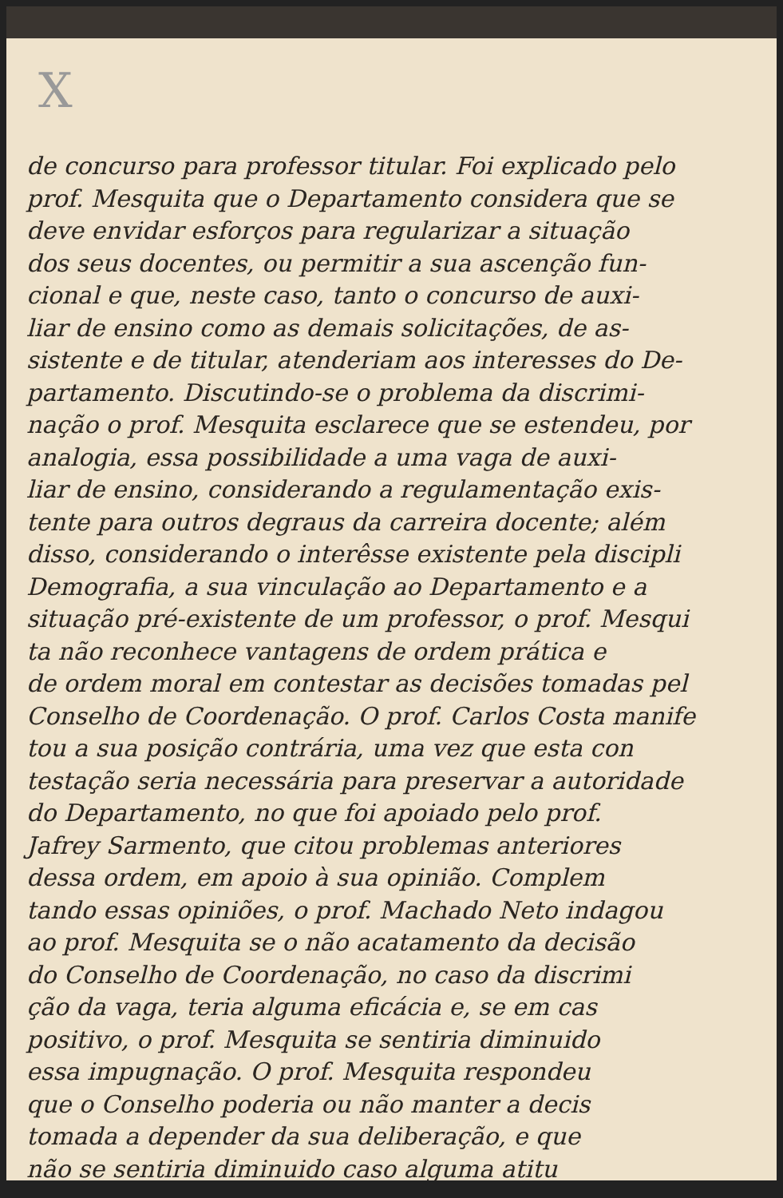X
de concurso para professor titular. Foi explicado pelo
prof. Mesquita que o Departamento considera que se
deve envidar esforços para regularizar a situação
dos seus docentes, ou permitir a sua ascenção fun-
cional e que, neste caso, tanto o concurso de auxi-
liar de ensino como as demais solicitações, de as-
sistente e de titular, atenderiam aos interesses do De-
partamento. Discutindo-se o problema da discrimi-
nação o prof. Mesquita esclarece que se estendeu, por
analogia, essa possibilidade a uma vaga de auxi-
liar de ensino, considerando a regulamentação exis-
tente para outros degraus da carreira docente; além
disso, considerando o interêsse existente pela discipli
Demografia, a sua vinculação ao Departamento e a
situação pré-existente de um professor, o prof. Mesqui
ta não reconhece vantagens de ordem prática e
de ordem moral em contestar as decisões tomadas pel
Conselho de Coordenação. O prof. Carlos Costa manife
tou a sua posição contrária, uma vez que esta con
testação seria necessária para preservar a autoridade
do Departamento, no que foi apoiado pelo prof.
Jafrey Sarmento, que citou problemas anteriores
dessa ordem, em apoio à sua opinião. Complem
tando essas opiniões, o prof. Machado Neto indagou
ao prof. Mesquita se o não acatamento da decisão
do Conselho de Coordenação, no caso da discrimi
ção da vaga, teria alguma eficácia e, se em cas
positivo, o prof. Mesquita se sentiria diminuido
essa impugnação. O prof. Mesquita respondeu
que o Conselho poderia ou não manter a decis
tomada a depender da sua deliberação, e que
não se sentiria diminuido caso alguma atitu